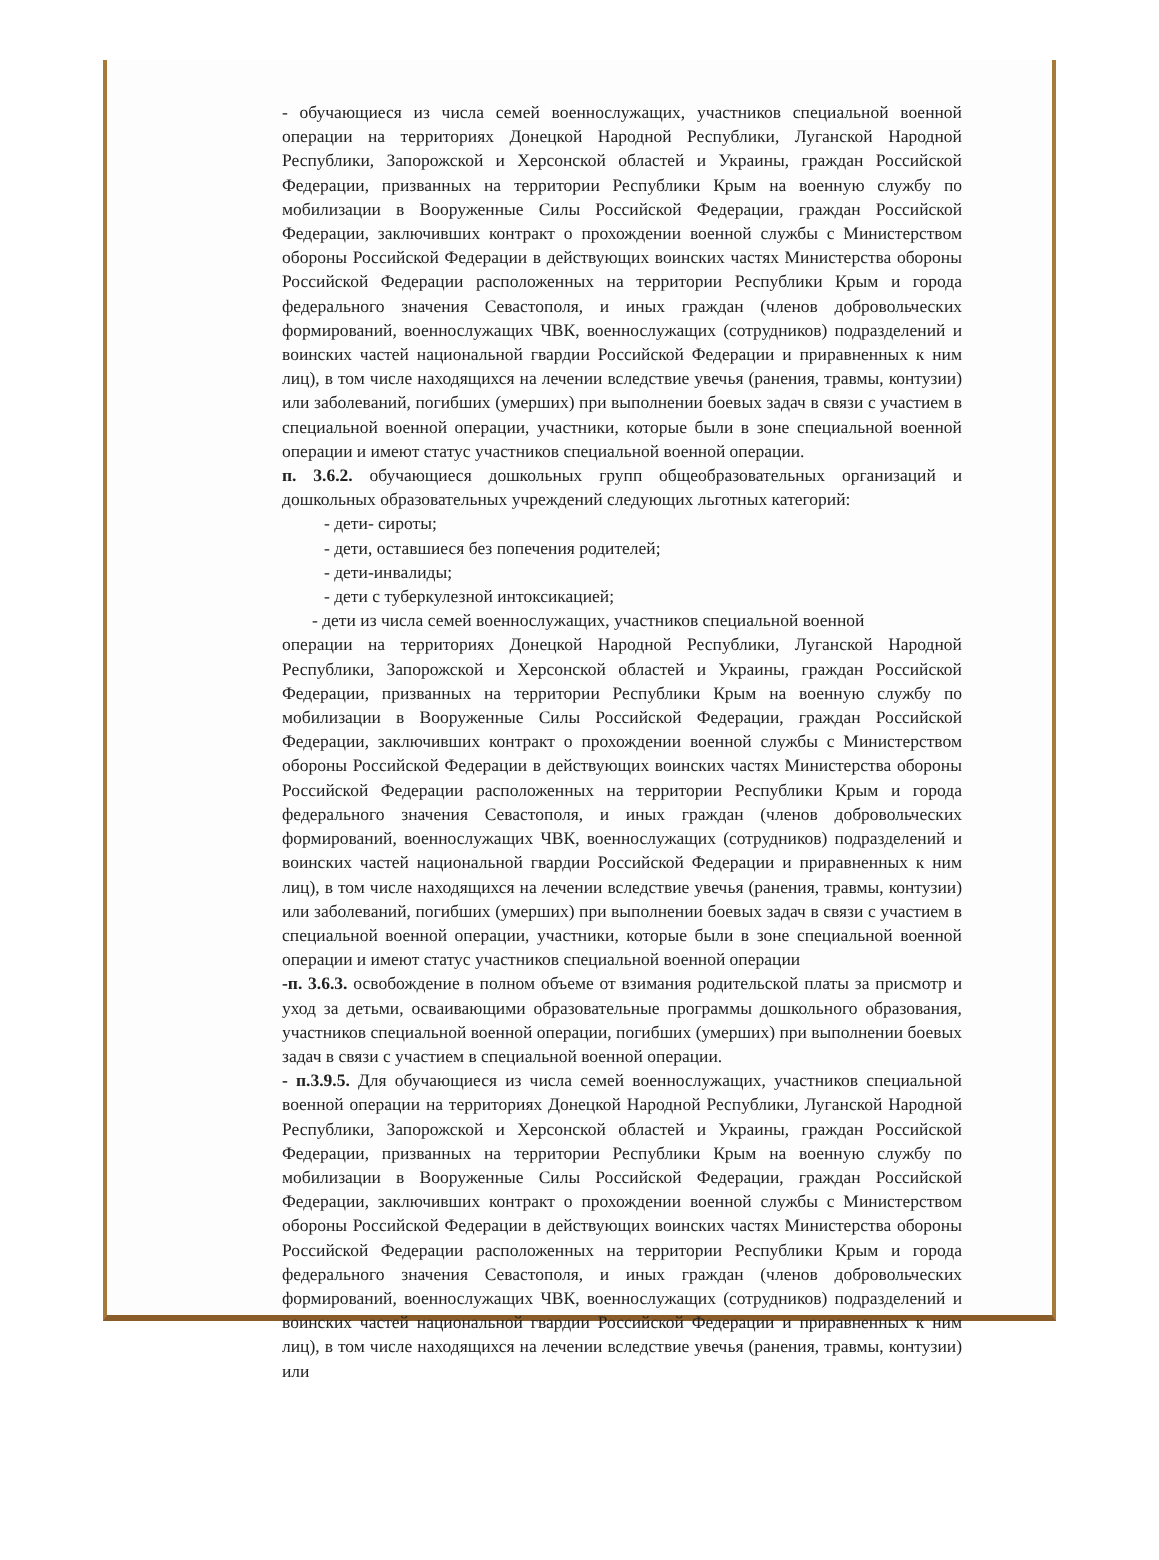- обучающиеся из числа семей военнослужащих, участников специальной военной операции на территориях Донецкой Народной Республики, Луганской Народной Республики, Запорожской и Херсонской областей и Украины, граждан Российской Федерации, призванных на территории Республики Крым на военную службу по мобилизации в Вооруженные Силы Российской Федерации, граждан Российской Федерации, заключивших контракт о прохождении военной службы с Министерством обороны Российской Федерации в действующих воинских частях Министерства обороны Российской Федерации расположенных на территории Республики Крым и города федерального значения Севастополя, и иных граждан (членов добровольческих формирований, военнослужащих ЧВК, военнослужащих (сотрудников) подразделений и воинских частей национальной гвардии Российской Федерации и приравненных к ним лиц), в том числе находящихся на лечении вследствие увечья (ранения, травмы, контузии) или заболеваний, погибших (умерших) при выполнении боевых задач в связи с участием в специальной военной операции, участники, которые были в зоне специальной военной операции и имеют статус участников специальной военной операции.
п. 3.6.2. обучающиеся дошкольных групп общеобразовательных организаций и дошкольных образовательных учреждений следующих льготных категорий:
- дети- сироты;
- дети, оставшиеся без попечения родителей;
- дети-инвалиды;
- дети с туберкулезной интоксикацией;
- дети из числа семей военнослужащих, участников специальной военной
операции на территориях Донецкой Народной Республики, Луганской Народной Республики, Запорожской и Херсонской областей и Украины, граждан Российской Федерации, призванных на территории Республики Крым на военную службу по мобилизации в Вооруженные Силы Российской Федерации, граждан Российской Федерации, заключивших контракт о прохождении военной службы с Министерством обороны Российской Федерации в действующих воинских частях Министерства обороны Российской Федерации расположенных на территории Республики Крым и города федерального значения Севастополя, и иных граждан (членов добровольческих формирований, военнослужащих ЧВК, военнослужащих (сотрудников) подразделений и воинских частей национальной гвардии Российской Федерации и приравненных к ним лиц), в том числе находящихся на лечении вследствие увечья (ранения, травмы, контузии) или заболеваний, погибших (умерших) при выполнении боевых задач в связи с участием в специальной военной операции, участники, которые были в зоне специальной военной операции и имеют статус участников специальной военной операции
-п. 3.6.3. освобождение в полном объеме от взимания родительской платы за присмотр и уход за детьми, осваивающими образовательные программы дошкольного образования, участников специальной военной операции, погибших (умерших) при выполнении боевых задач в связи с участием в специальной военной операции.
- п.3.9.5. Для обучающиеся из числа семей военнослужащих, участников специальной военной операции на территориях Донецкой Народной Республики, Луганской Народной Республики, Запорожской и Херсонской областей и Украины, граждан Российской Федерации, призванных на территории Республики Крым на военную службу по мобилизации в Вооруженные Силы Российской Федерации, граждан Российской Федерации, заключивших контракт о прохождении военной службы с Министерством обороны Российской Федерации в действующих воинских частях Министерства обороны Российской Федерации расположенных на территории Республики Крым и города федерального значения Севастополя, и иных граждан (членов добровольческих формирований, военнослужащих ЧВК, военнослужащих (сотрудников) подразделений и воинских частей национальной гвардии Российской Федерации и приравненных к ним лиц), в том числе находящихся на лечении вследствие увечья (ранения, травмы, контузии) или